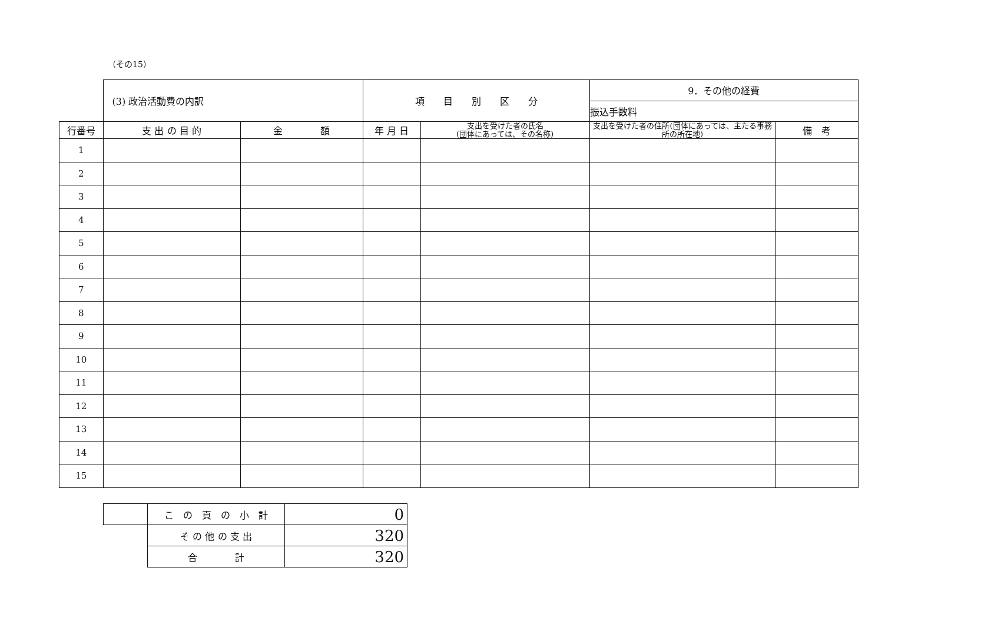（その15）
| | (3) 政治活動費の内訳 | | 項 目 別 区 分 | | 9．その他の経費 | |
| | | | | | 振込手数料 | |
| 行番号 | 支 出 の 目 的 | 金 額 | 年 月 日 | 支出を受けた者の氏名 (団体にあっては、その名称) | 支出を受けた者の住所(団体にあっては、主たる事務所の所在地) | 備 考 |
| 1 | | | | | | |
| 2 | | | | | | |
| 3 | | | | | | |
| 4 | | | | | | |
| 5 | | | | | | |
| 6 | | | | | | |
| 7 | | | | | | |
| 8 | | | | | | |
| 9 | | | | | | |
| 10 | | | | | | |
| 11 | | | | | | |
| 12 | | | | | | |
| 13 | | | | | | |
| 14 | | | | | | |
| 15 | | | | | | |
| | こ の 頁 の 小 計 | 0 |
| | そ の 他 の 支 出 | 320 |
| | 合 計 | 320 |